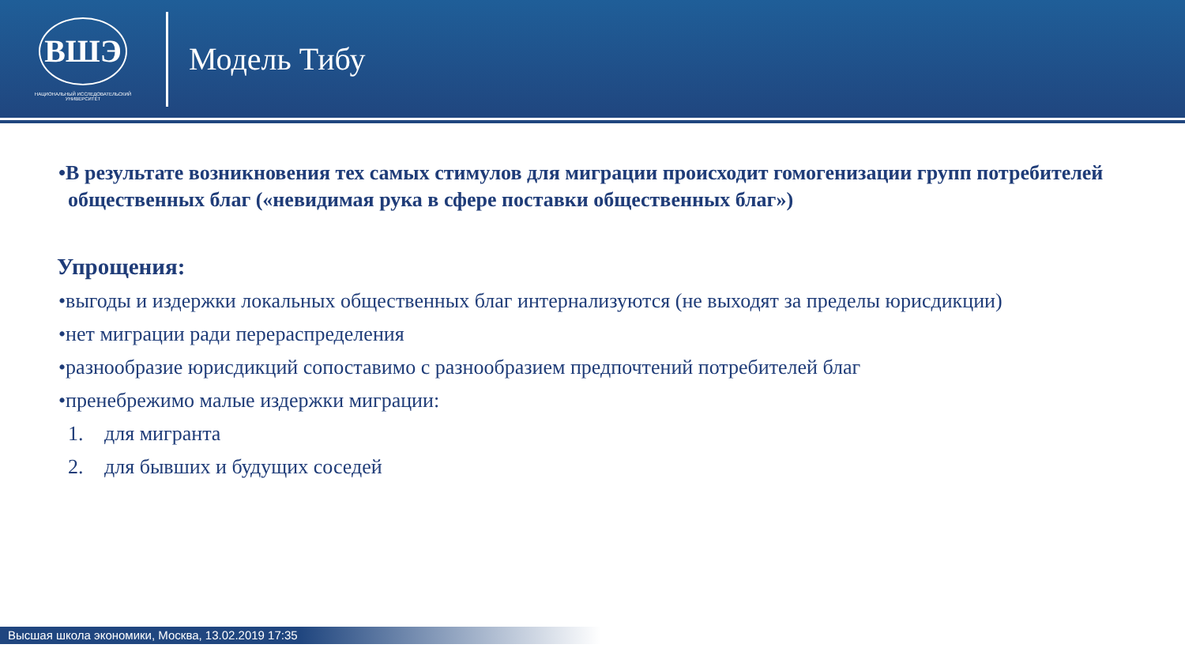ВШЭ
НАЦИОНАЛЬНЫЙ ИССЛЕДОВАТЕЛЬСКИЙ
УНИВЕРСИТЕТ
Модель Тибу
•В результате возникновения тех самых стимулов для миграции происходит гомогенизации групп потребителей общественных благ («невидимая рука в сфере поставки общественных благ»)
Упрощения:
•выгоды и издержки локальных общественных благ интернализуются (не выходят за пределы юрисдикции)
•нет миграции ради перераспределения
•разнообразие юрисдикций сопоставимо с разнообразием предпочтений потребителей благ
•пренебрежимо малые издержки миграции:
1. для мигранта
2. для бывших и будущих соседей
Высшая школа экономики, Москва, 13.02.2019 17:35